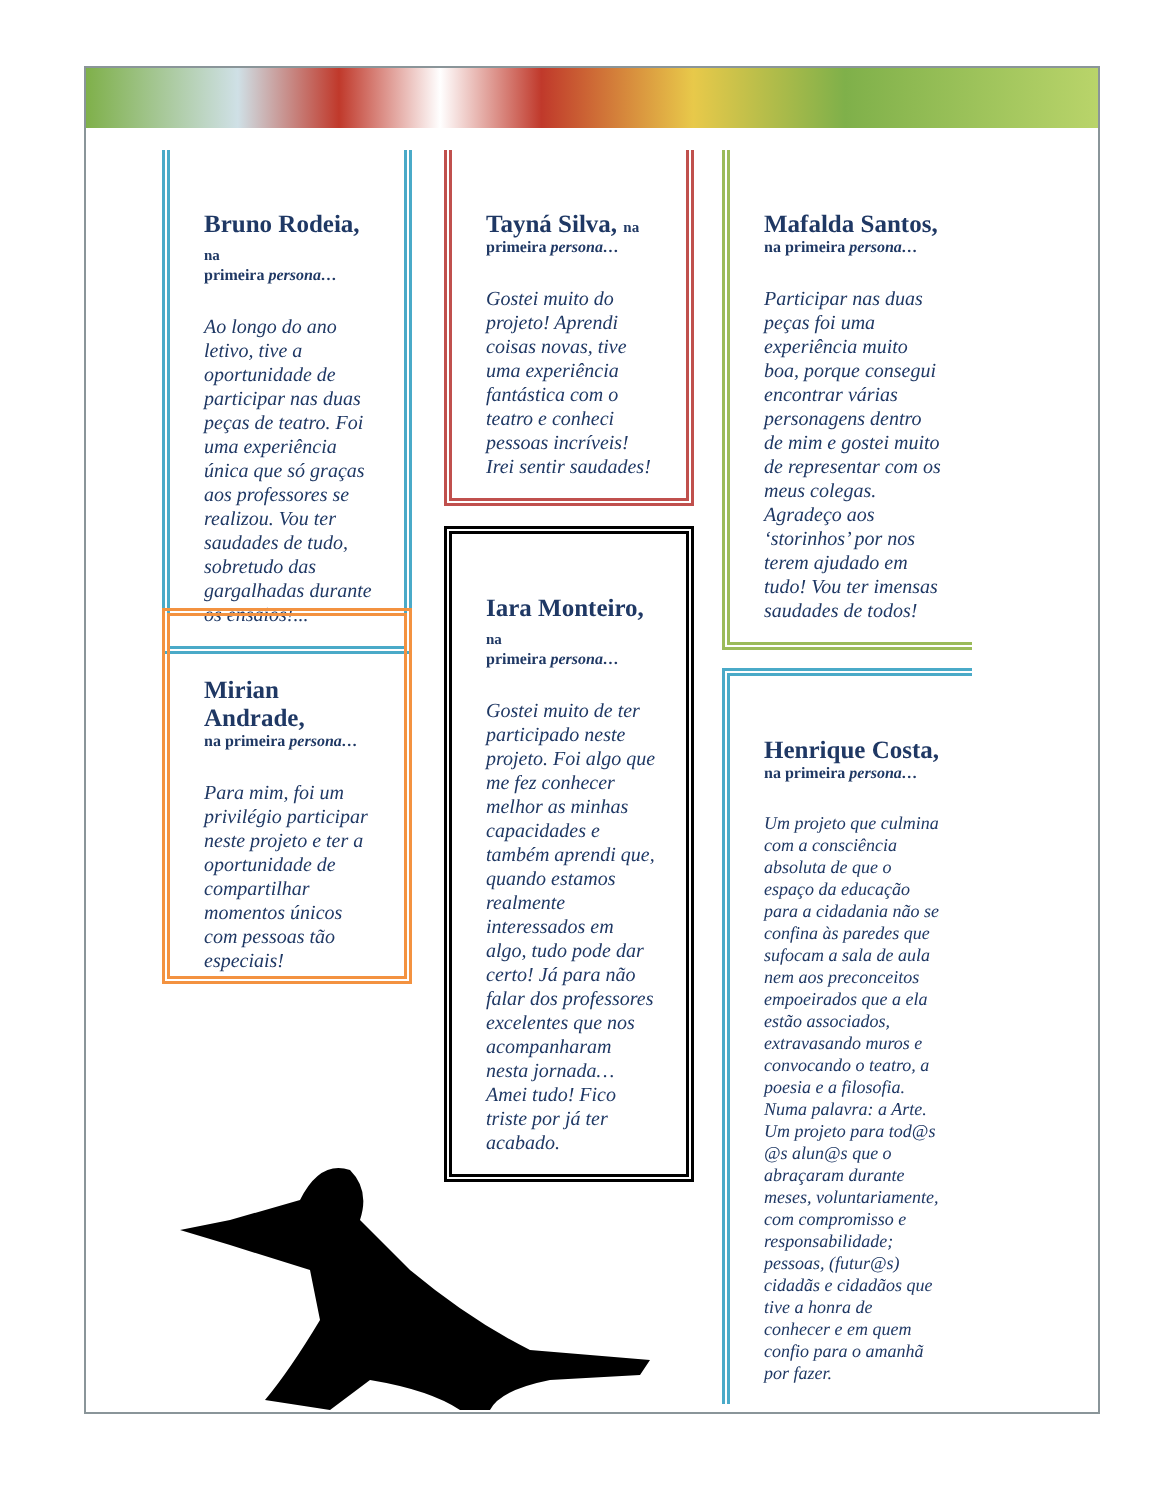Bruno Rodeia, na
primeira persona…
Ao longo do ano letivo, tive a oportunidade de participar nas duas peças de teatro. Foi uma experiência única que só graças aos professores se realizou. Vou ter saudades de tudo, sobretudo das gargalhadas durante os ensaios!...
Mirian Andrade,
na primeira persona…
Para mim, foi um privilégio participar neste projeto e ter a oportunidade de compartilhar momentos únicos com pessoas tão especiais!
Tayná Silva, na
primeira persona…
Gostei muito do projeto! Aprendi coisas novas, tive uma experiência fantástica com o teatro e conheci pessoas incríveis! Irei sentir saudades!
Iara Monteiro, na
primeira persona…
Gostei muito de ter participado neste projeto. Foi algo que me fez conhecer melhor as minhas capacidades e também aprendi que, quando estamos realmente interessados em algo, tudo pode dar certo! Já para não falar dos professores excelentes que nos acompanharam nesta jornada… Amei tudo! Fico triste por já ter acabado.
Mafalda Santos,
na primeira persona…
Participar nas duas peças foi uma experiência muito boa, porque consegui encontrar várias personagens dentro de mim e gostei muito de representar com os meus colegas. Agradeço aos ‘storinhos’ por nos terem ajudado em tudo! Vou ter imensas saudades de todos!
Henrique Costa,
na primeira persona…
Um projeto que culmina com a consciência absoluta de que o espaço da educação para a cidadania não se confina às paredes que sufocam a sala de aula nem aos preconceitos empoeirados que a ela estão associados, extravasando muros e convocando o teatro, a poesia e a filosofia. Numa palavra: a Arte. Um projeto para tod@s @s alun@s que o abraçaram durante meses, voluntariamente, com compromisso e responsabilidade; pessoas, (futur@s) cidadãs e cidadãos que tive a honra de conhecer e em quem confio para o amanhã por fazer.